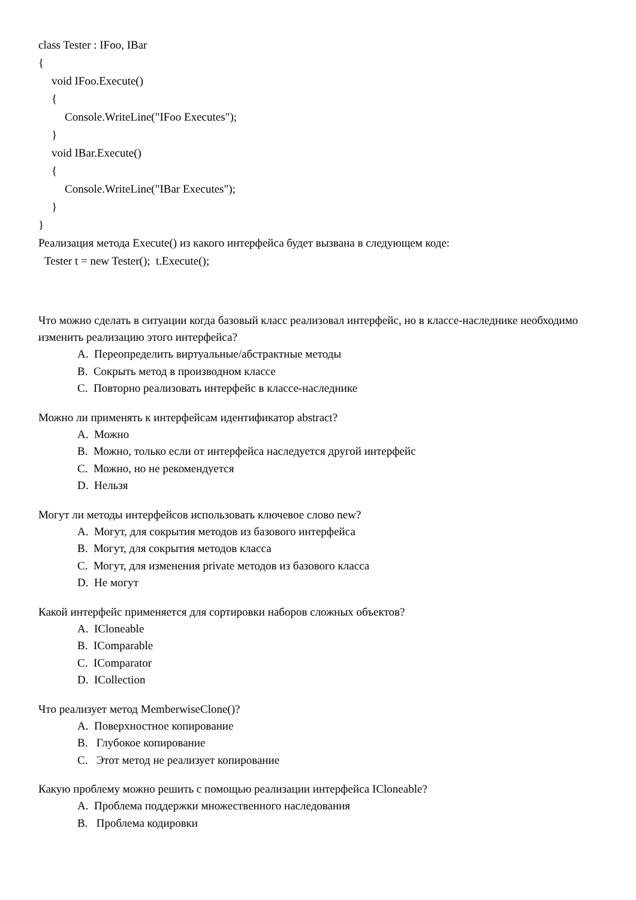class Tester : IFoo, IBar
{
void IFoo.Execute()
{
Console.WriteLine("IFoo Executes");
}
void IBar.Execute()
{
Console.WriteLine("IBar Executes");
}
}
Реализация метода Execute() из какого интерфейса будет вызвана в следующем коде:
Tester t = new Tester(); t.Execute();
Что можно сделать в ситуации когда базовый класс реализовал интерфейс, но в классе-наследнике необходимо изменить реализацию этого интерфейса?
A. Переопределить виртуальные/абстрактные методы
B. Сокрыть метод в производном классе
C. Повторно реализовать интерфейс в классе-наследнике
Можно ли применять к интерфейсам идентификатор abstract?
A. Можно
B. Можно, только если от интерфейса наследуется другой интерфейс
C. Можно, но не рекомендуется
D. Нельзя
Могут ли методы интерфейсов использовать ключевое слово new?
A. Могут, для сокрытия методов из базового интерфейса
B. Могут, для сокрытия методов класса
C. Могут, для изменения private методов из базового класса
D. Не могут
Какой интерфейс применяется для сортировки наборов сложных объектов?
A. ICloneable
B. IComparable
C. IComparator
D. ICollection
Что реализует метод MemberwiseClone()?
A. Поверхностное копирование
B. Глубокое копирование
C. Этот метод не реализует копирование
Какую проблему можно решить с помощью реализации интерфейса ICloneable?
A. Проблема поддержки множественного наследования
B. Проблема кодировки